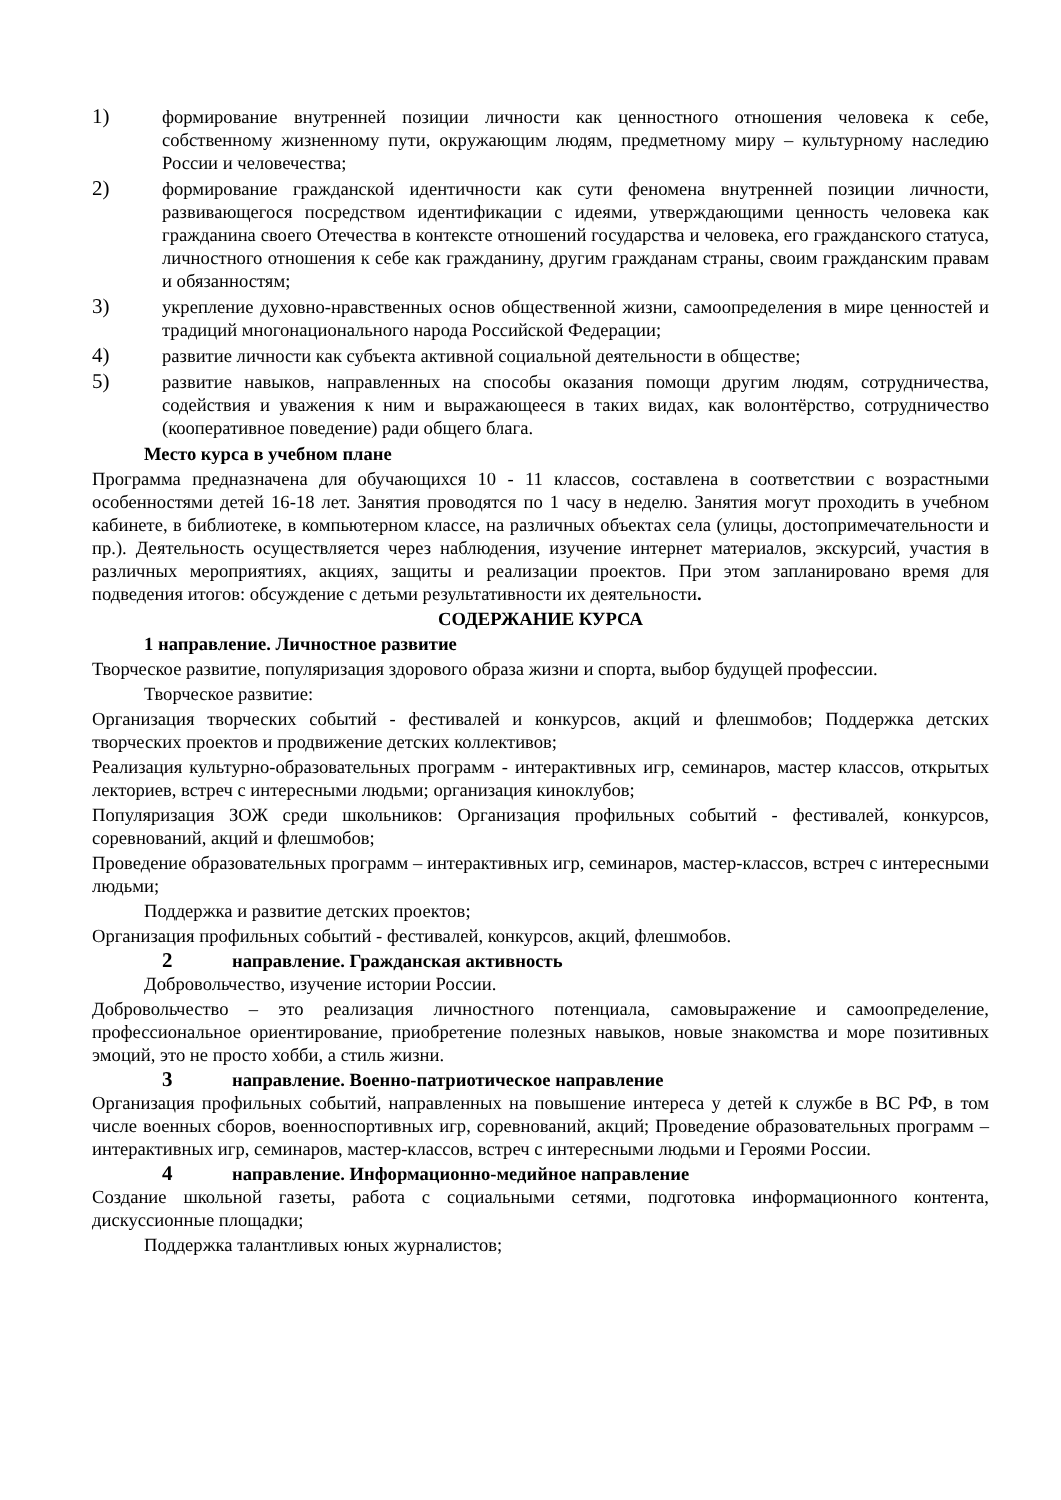1) формирование внутренней позиции личности как ценностного отношения человека к себе, собственному жизненному пути, окружающим людям, предметному миру – культурному наследию России и человечества;
2) формирование гражданской идентичности как сути феномена внутренней позиции личности, развивающегося посредством идентификации с идеями, утверждающими ценность человека как гражданина своего Отечества в контексте отношений государства и человека, его гражданского статуса, личностного отношения к себе как гражданину, другим гражданам страны, своим гражданским правам и обязанностям;
3) укрепление духовно-нравственных основ общественной жизни, самоопределения в мире ценностей и традиций многонационального народа Российской Федерации;
4) развитие личности как субъекта активной социальной деятельности в обществе;
5) развитие навыков, направленных на способы оказания помощи другим людям, сотрудничества, содействия и уважения к ним и выражающееся в таких видах, как волонтёрство, сотрудничество (кооперативное поведение) ради общего блага.
Место курса в учебном плане
Программа предназначена для обучающихся 10 - 11 классов, составлена в соответствии с возрастными особенностями детей 16-18 лет. Занятия проводятся по 1 часу в неделю. Занятия могут проходить в учебном кабинете, в библиотеке, в компьютерном классе, на различных объектах села (улицы, достопримечательности и пр.). Деятельность осуществляется через наблюдения, изучение интернет материалов, экскурсий, участия в различных мероприятиях, акциях, защиты и реализации проектов. При этом запланировано время для подведения итогов: обсуждение с детьми результативности их деятельности.
СОДЕРЖАНИЕ КУРСА
1 направление. Личностное развитие
Творческое развитие, популяризация здорового образа жизни и спорта, выбор будущей профессии.
Творческое развитие:
Организация творческих событий - фестивалей и конкурсов, акций и флешмобов; Поддержка детских творческих проектов и продвижение детских коллективов;
Реализация культурно-образовательных программ - интерактивных игр, семинаров, мастер классов, открытых лекториев, встреч с интересными людьми; организация киноклубов;
Популяризация ЗОЖ среди школьников: Организация профильных событий - фестивалей, конкурсов, соревнований, акций и флешмобов;
Проведение образовательных программ – интерактивных игр, семинаров, мастер-классов, встреч с интересными людьми;
Поддержка и развитие детских проектов;
Организация профильных событий - фестивалей, конкурсов, акций, флешмобов.
2 направление. Гражданская активность
Добровольчество, изучение истории России.
Добровольчество – это реализация личностного потенциала, самовыражение и самоопределение, профессиональное ориентирование, приобретение полезных навыков, новые знакомства и море позитивных эмоций, это не просто хобби, а стиль жизни.
3 направление. Военно-патриотическое направление
Организация профильных событий, направленных на повышение интереса у детей к службе в ВС РФ, в том числе военных сборов, военноспортивных игр, соревнований, акций; Проведение образовательных программ – интерактивных игр, семинаров, мастер-классов, встреч с интересными людьми и Героями России.
4 направление. Информационно-медийное направление
Создание школьной газеты, работа с социальными сетями, подготовка информационного контента, дискуссионные площадки;
Поддержка талантливых юных журналистов;